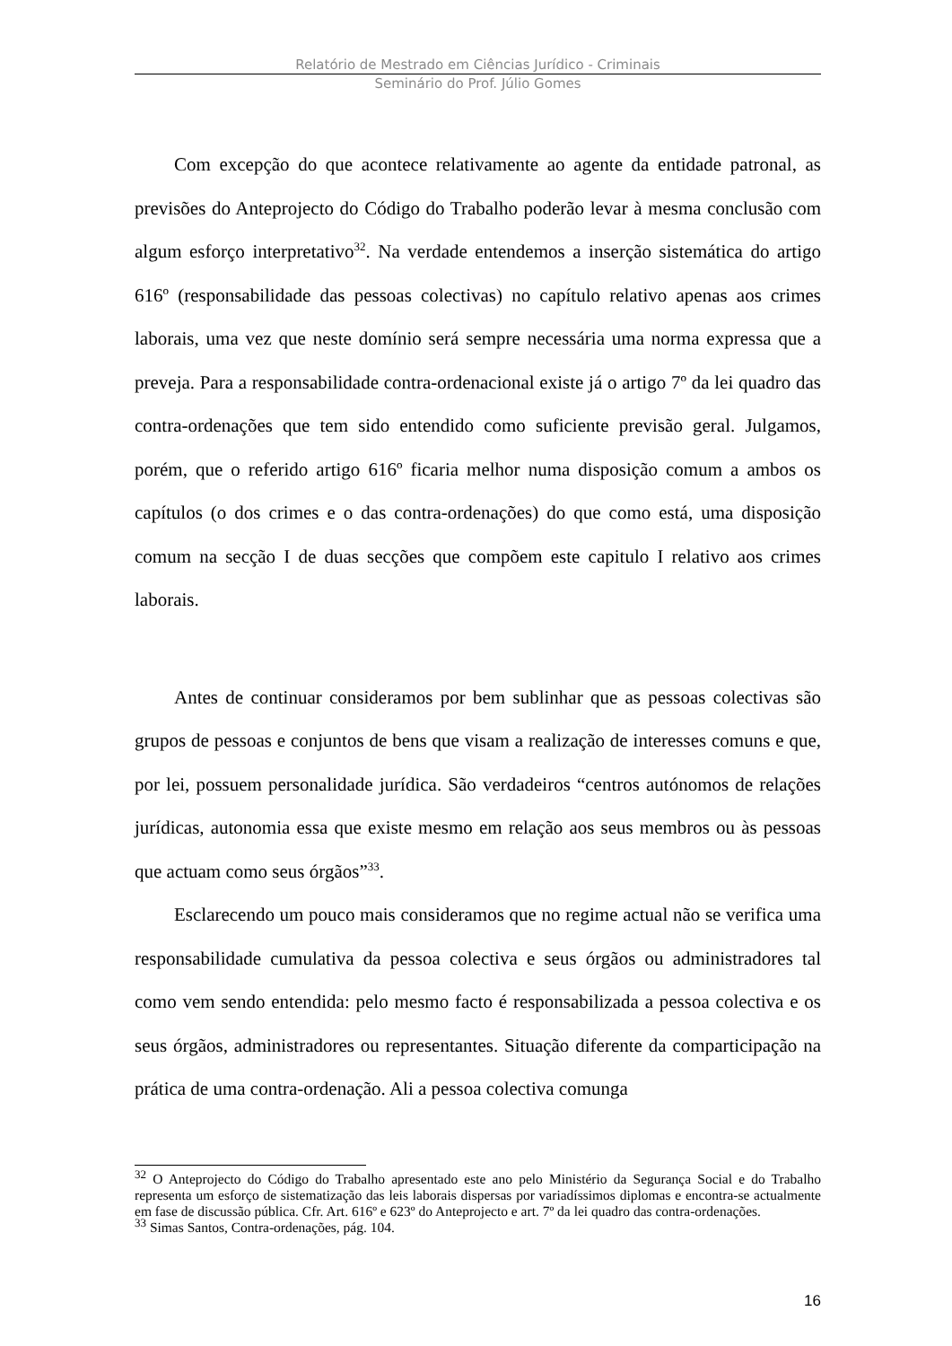Relatório de Mestrado em Ciências Jurídico - Criminais
Seminário do Prof. Júlio Gomes
Com excepção do que acontece relativamente ao agente da entidade patronal, as previsões do Anteprojecto do Código do Trabalho poderão levar à mesma conclusão com algum esforço interpretativo<sup>32</sup>. Na verdade entendemos a inserção sistemática do artigo 616º (responsabilidade das pessoas colectivas) no capítulo relativo apenas aos crimes laborais, uma vez que neste domínio será sempre necessária uma norma expressa que a preveja. Para a responsabilidade contra-ordenacional existe já o artigo 7º da lei quadro das contra-ordenações que tem sido entendido como suficiente previsão geral. Julgamos, porém, que o referido artigo 616º ficaria melhor numa disposição comum a ambos os capítulos (o dos crimes e o das contra-ordenações) do que como está, uma disposição comum na secção I de duas secções que compõem este capitulo I relativo aos crimes laborais.
Antes de continuar consideramos por bem sublinhar que as pessoas colectivas são grupos de pessoas e conjuntos de bens que visam a realização de interesses comuns e que, por lei, possuem personalidade jurídica. São verdadeiros “centros autónomos de relações jurídicas, autonomia essa que existe mesmo em relação aos seus membros ou às pessoas que actuam como seus órgãos”<sup>33</sup>.
Esclarecendo um pouco mais consideramos que no regime actual não se verifica uma responsabilidade cumulativa da pessoa colectiva e seus órgãos ou administradores tal como vem sendo entendida: pelo mesmo facto é responsabilizada a pessoa colectiva e os seus órgãos, administradores ou representantes. Situação diferente da comparticipação na prática de uma contra-ordenação. Ali a pessoa colectiva comunga
<sup>32</sup> O Anteprojecto do Código do Trabalho apresentado este ano pelo Ministério da Segurança Social e do Trabalho representa um esforço de sistematização das leis laborais dispersas por variadíssimos diplomas e encontra-se actualmente em fase de discussão pública. Cfr. Art. 616º e 623º do Anteprojecto e art. 7º da lei quadro das contra-ordenações.
<sup>33</sup> Simas Santos, Contra-ordenações, pág. 104.
16